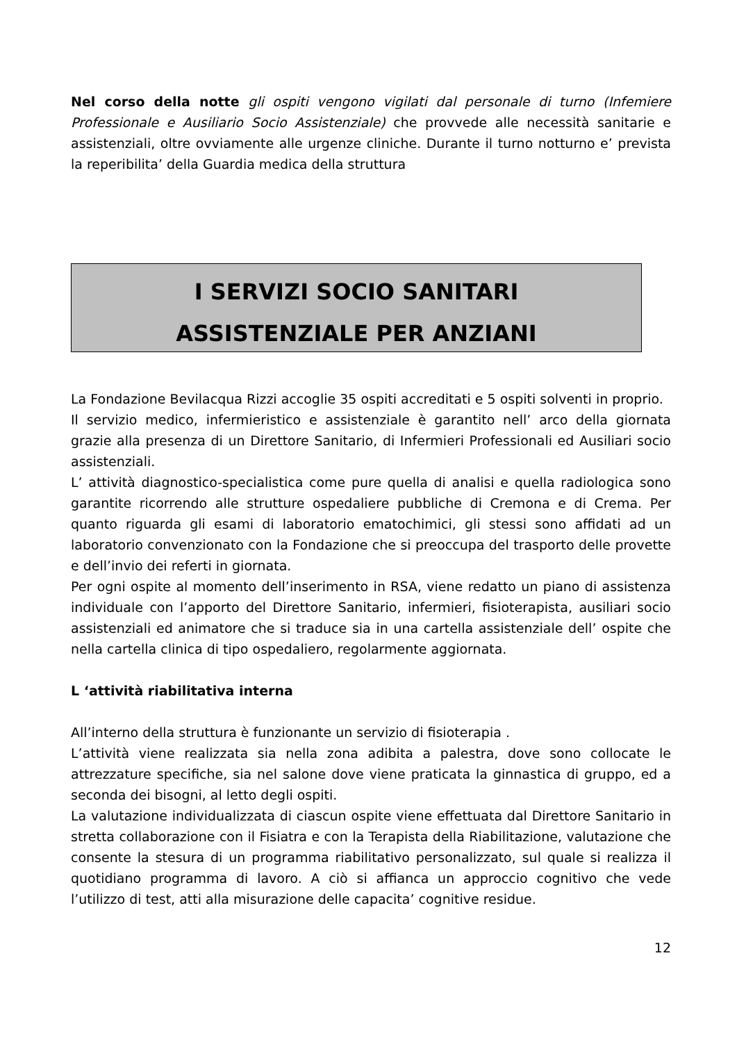Nel corso della notte gli ospiti vengono vigilati dal personale di turno (Infemiere Professionale e Ausiliario Socio Assistenziale) che provvede alle necessità sanitarie e assistenziali, oltre ovviamente alle urgenze cliniche. Durante il turno notturno e’ prevista la reperibilita’ della Guardia medica della struttura
I SERVIZI SOCIO SANITARI
ASSISTENZIALE PER ANZIANI
La Fondazione Bevilacqua Rizzi accoglie 35 ospiti accreditati e 5 ospiti solventi in proprio.
Il servizio medico, infermieristico e assistenziale è garantito nell’ arco della giornata grazie alla presenza di un Direttore Sanitario, di Infermieri Professionali ed Ausiliari socio assistenziali.
L’ attività diagnostico-specialistica come pure quella di analisi e quella radiologica sono garantite ricorrendo alle strutture ospedaliere pubbliche di Cremona e di Crema. Per quanto riguarda gli esami di laboratorio ematochimici, gli stessi sono affidati ad un laboratorio convenzionato con la Fondazione che si preoccupa del trasporto delle provette e dell’invio dei referti in giornata.
Per ogni ospite al momento dell’inserimento in RSA, viene redatto un piano di assistenza individuale con l’apporto del Direttore Sanitario, infermieri, fisioterapista, ausiliari socio assistenziali ed animatore che si traduce sia in una cartella assistenziale dell’ ospite che nella cartella clinica di tipo ospedaliero, regolarmente aggiornata.
L ‘attività riabilitativa interna
All’interno della struttura è funzionante un servizio di fisioterapia .
L’attività viene realizzata sia nella zona adibita a palestra, dove sono collocate le attrezzature specifiche, sia nel salone dove viene praticata la ginnastica di gruppo, ed a seconda dei bisogni, al letto degli ospiti.
La valutazione individualizzata di ciascun ospite viene effettuata dal Direttore Sanitario in stretta collaborazione con il Fisiatra e con la Terapista della Riabilitazione, valutazione che consente la stesura di un programma riabilitativo personalizzato, sul quale si realizza il quotidiano programma di lavoro. A ciò si affianca un approccio cognitivo che vede l’utilizzo di test, atti alla misurazione delle capacita’ cognitive residue.
12